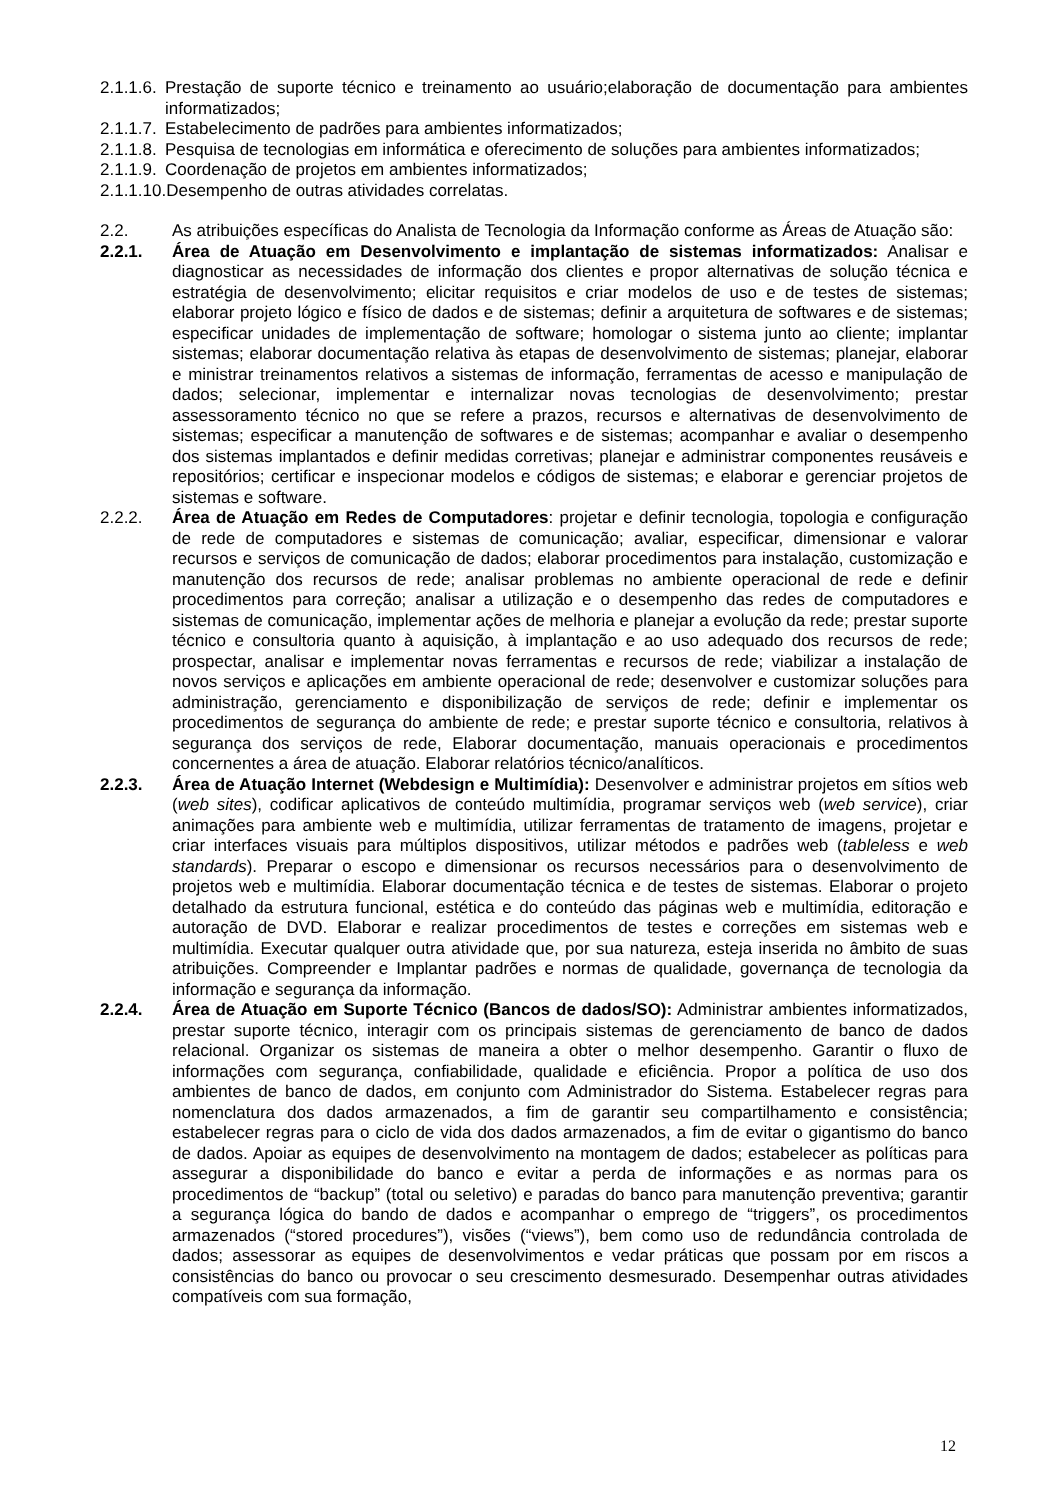2.1.1.6. Prestação de suporte técnico e treinamento ao usuário;elaboração de documentação para ambientes informatizados;
2.1.1.7. Estabelecimento de padrões para ambientes informatizados;
2.1.1.8. Pesquisa de tecnologias em informática e oferecimento de soluções para ambientes informatizados;
2.1.1.9. Coordenação de projetos em ambientes informatizados;
2.1.1.10. Desempenho de outras atividades correlatas.
2.2. As atribuições específicas do Analista de Tecnologia da Informação conforme as Áreas de Atuação são:
2.2.1. Área de Atuação em Desenvolvimento e implantação de sistemas informatizados: Analisar e diagnosticar as necessidades de informação dos clientes e propor alternativas de solução técnica e estratégia de desenvolvimento; elicitar requisitos e criar modelos de uso e de testes de sistemas; elaborar projeto lógico e físico de dados e de sistemas; definir a arquitetura de softwares e de sistemas; especificar unidades de implementação de software; homologar o sistema junto ao cliente; implantar sistemas; elaborar documentação relativa às etapas de desenvolvimento de sistemas; planejar, elaborar e ministrar treinamentos relativos a sistemas de informação, ferramentas de acesso e manipulação de dados; selecionar, implementar e internalizar novas tecnologias de desenvolvimento; prestar assessoramento técnico no que se refere a prazos, recursos e alternativas de desenvolvimento de sistemas; especificar a manutenção de softwares e de sistemas; acompanhar e avaliar o desempenho dos sistemas implantados e definir medidas corretivas; planejar e administrar componentes reusáveis e repositórios; certificar e inspecionar modelos e códigos de sistemas; e elaborar e gerenciar projetos de sistemas e software.
2.2.2. Área de Atuação em Redes de Computadores: projetar e definir tecnologia, topologia e configuração de rede de computadores e sistemas de comunicação; avaliar, especificar, dimensionar e valorar recursos e serviços de comunicação de dados; elaborar procedimentos para instalação, customização e manutenção dos recursos de rede; analisar problemas no ambiente operacional de rede e definir procedimentos para correção; analisar a utilização e o desempenho das redes de computadores e sistemas de comunicação, implementar ações de melhoria e planejar a evolução da rede; prestar suporte técnico e consultoria quanto à aquisição, à implantação e ao uso adequado dos recursos de rede; prospectar, analisar e implementar novas ferramentas e recursos de rede; viabilizar a instalação de novos serviços e aplicações em ambiente operacional de rede; desenvolver e customizar soluções para administração, gerenciamento e disponibilização de serviços de rede; definir e implementar os procedimentos de segurança do ambiente de rede; e prestar suporte técnico e consultoria, relativos à segurança dos serviços de rede, Elaborar documentação, manuais operacionais e procedimentos concernentes a área de atuação. Elaborar relatórios técnico/analíticos.
2.2.3. Área de Atuação Internet (Webdesign e Multimídia): Desenvolver e administrar projetos em sítios web (web sites), codificar aplicativos de conteúdo multimídia, programar serviços web (web service), criar animações para ambiente web e multimídia, utilizar ferramentas de tratamento de imagens, projetar e criar interfaces visuais para múltiplos dispositivos, utilizar métodos e padrões web (tableless e web standards). Preparar o escopo e dimensionar os recursos necessários para o desenvolvimento de projetos web e multimídia. Elaborar documentação técnica e de testes de sistemas. Elaborar o projeto detalhado da estrutura funcional, estética e do conteúdo das páginas web e multimídia, editoração e autoração de DVD. Elaborar e realizar procedimentos de testes e correções em sistemas web e multimídia. Executar qualquer outra atividade que, por sua natureza, esteja inserida no âmbito de suas atribuições. Compreender e Implantar padrões e normas de qualidade, governança de tecnologia da informação e segurança da informação.
2.2.4. Área de Atuação em Suporte Técnico (Bancos de dados/SO): Administrar ambientes informatizados, prestar suporte técnico, interagir com os principais sistemas de gerenciamento de banco de dados relacional. Organizar os sistemas de maneira a obter o melhor desempenho. Garantir o fluxo de informações com segurança, confiabilidade, qualidade e eficiência. Propor a política de uso dos ambientes de banco de dados, em conjunto com Administrador do Sistema. Estabelecer regras para nomenclatura dos dados armazenados, a fim de garantir seu compartilhamento e consistência; estabelecer regras para o ciclo de vida dos dados armazenados, a fim de evitar o gigantismo do banco de dados. Apoiar as equipes de desenvolvimento na montagem de dados; estabelecer as políticas para assegurar a disponibilidade do banco e evitar a perda de informações e as normas para os procedimentos de “backup” (total ou seletivo) e paradas do banco para manutenção preventiva; garantir a segurança lógica do bando de dados e acompanhar o emprego de “triggers”, os procedimentos armazenados (“stored procedures”), visões (“views”), bem como uso de redundância controlada de dados; assessorar as equipes de desenvolvimentos e vedar práticas que possam por em riscos a consistências do banco ou provocar o seu crescimento desmesurado. Desempenhar outras atividades compatíveis com sua formação,
12